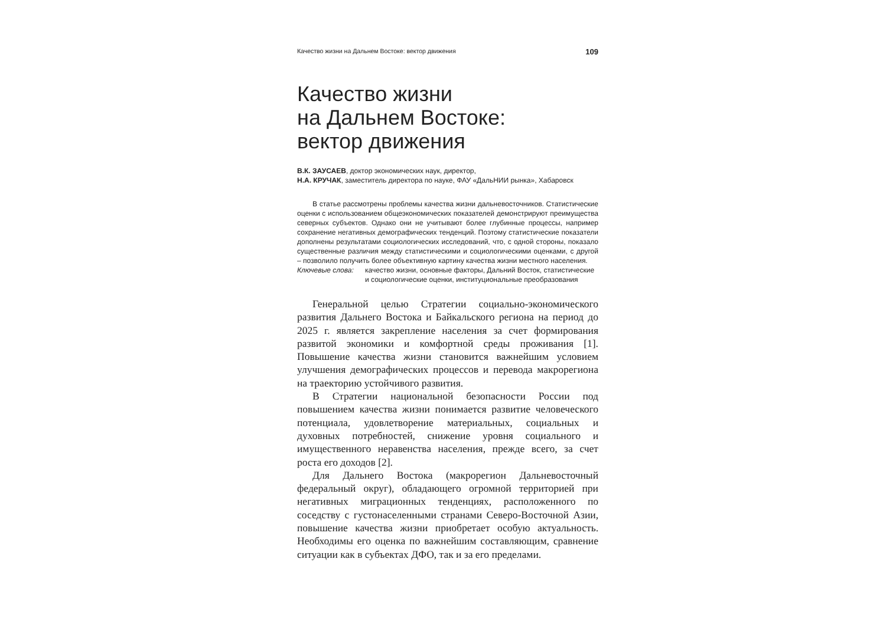Качество жизни на Дальнем Востоке: вектор движения 109
Качество жизни
на Дальнем Востоке:
вектор движения
В.К. ЗАУСАЕВ, доктор экономических наук, директор,
Н.А. КРУЧАК, заместитель директора по науке, ФАУ «ДальНИИ рынка», Хабаровск
В статье рассмотрены проблемы качества жизни дальневосточников. Статистические оценки с использованием общеэкономических показателей демонстрируют преимущества северных субъектов. Однако они не учитывают более глубинные процессы, например сохранение негативных демографических тенденций. Поэтому статистические показатели дополнены результатами социологических исследований, что, с одной стороны, показало существенные различия между статистическими и социологическими оценками, с другой – позволило получить более объективную картину качества жизни местного населения.
Ключевые слова: качество жизни, основные факторы, Дальний Восток, статистические и социологические оценки, институциональные преобразования
Генеральной целью Стратегии социально-экономического развития Дальнего Востока и Байкальского региона на период до 2025 г. является закрепление населения за счет формирования развитой экономики и комфортной среды проживания [1]. Повышение качества жизни становится важнейшим условием улучшения демографических процессов и перевода макрорегиона на траекторию устойчивого развития.
В Стратегии национальной безопасности России под повышением качества жизни понимается развитие человеческого потенциала, удовлетворение материальных, социальных и духовных потребностей, снижение уровня социального и имущественного неравенства населения, прежде всего, за счет роста его доходов [2].
Для Дальнего Востока (макрорегион Дальневосточный федеральный округ), обладающего огромной территорией при негативных миграционных тенденциях, расположенного по соседству с густонаселенными странами Северо-Восточной Азии, повышение качества жизни приобретает особую актуальность. Необходимы его оценка по важнейшим составляющим, сравнение ситуации как в субъектах ДФО, так и за его пределами.